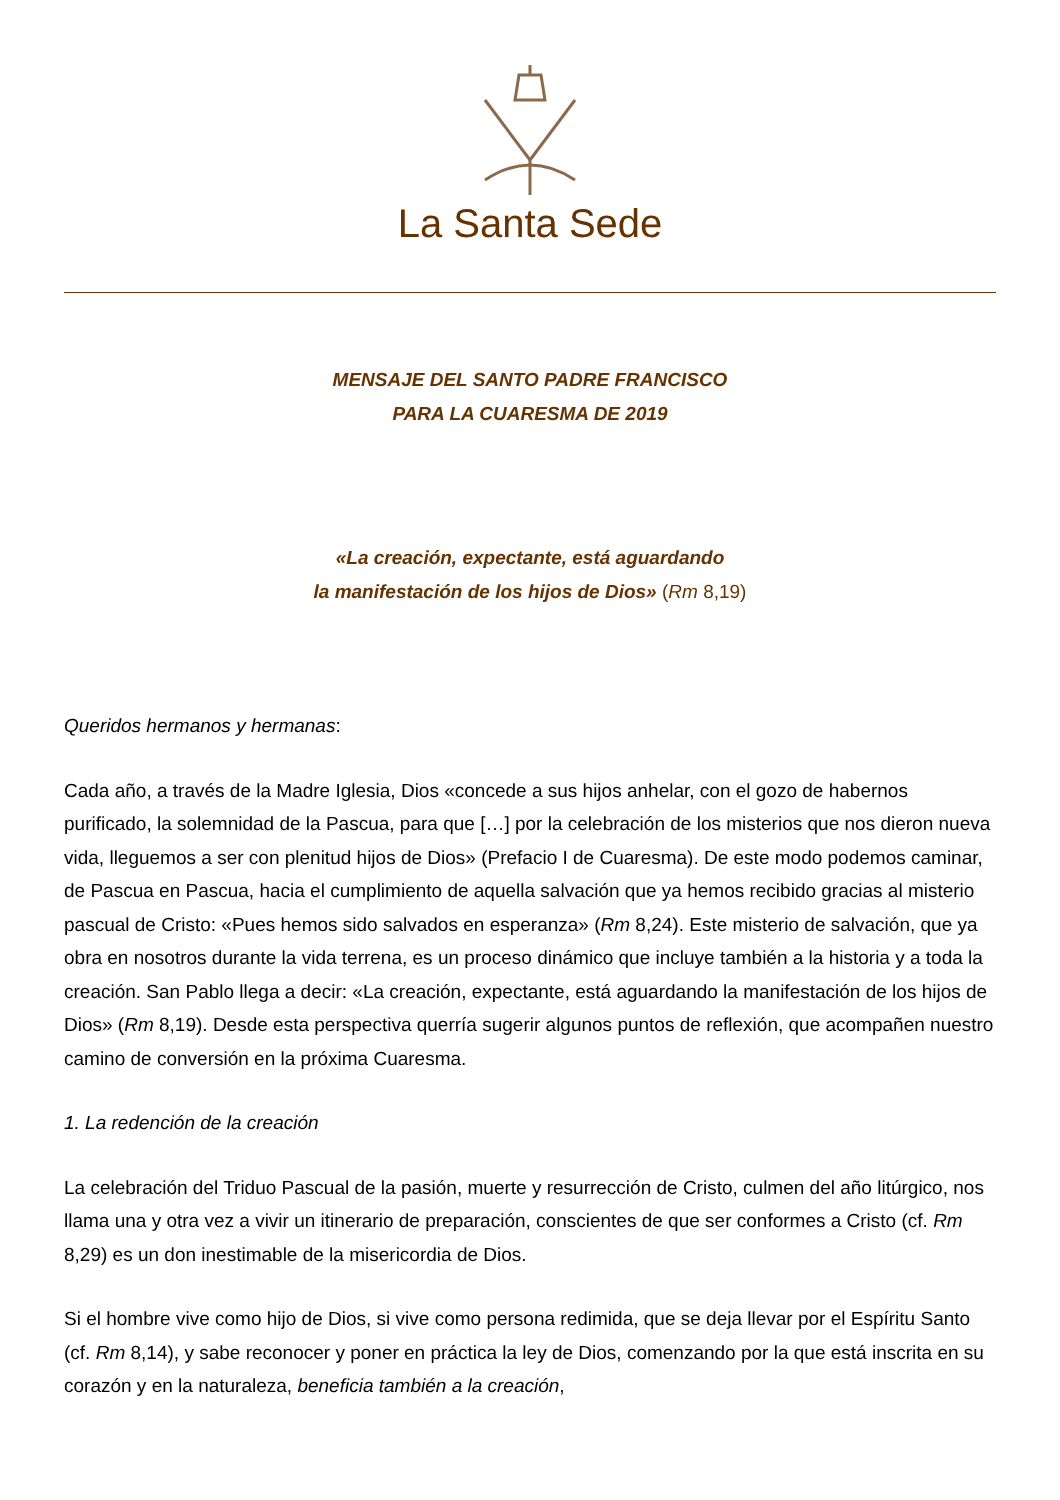La Santa Sede
MENSAJE DEL SANTO PADRE FRANCISCO
PARA LA CUARESMA DE 2019
«La creación, expectante, está aguardando
la manifestación de los hijos de Dios» (Rm 8,19)
Queridos hermanos y hermanas:
Cada año, a través de la Madre Iglesia, Dios «concede a sus hijos anhelar, con el gozo de habernos purificado, la solemnidad de la Pascua, para que […] por la celebración de los misterios que nos dieron nueva vida, lleguemos a ser con plenitud hijos de Dios» (Prefacio I de Cuaresma). De este modo podemos caminar, de Pascua en Pascua, hacia el cumplimiento de aquella salvación que ya hemos recibido gracias al misterio pascual de Cristo: «Pues hemos sido salvados en esperanza» (Rm 8,24). Este misterio de salvación, que ya obra en nosotros durante la vida terrena, es un proceso dinámico que incluye también a la historia y a toda la creación. San Pablo llega a decir: «La creación, expectante, está aguardando la manifestación de los hijos de Dios» (Rm 8,19). Desde esta perspectiva querría sugerir algunos puntos de reflexión, que acompañen nuestro camino de conversión en la próxima Cuaresma.
1. La redención de la creación
La celebración del Triduo Pascual de la pasión, muerte y resurrección de Cristo, culmen del año litúrgico, nos llama una y otra vez a vivir un itinerario de preparación, conscientes de que ser conformes a Cristo (cf. Rm 8,29) es un don inestimable de la misericordia de Dios.
Si el hombre vive como hijo de Dios, si vive como persona redimida, que se deja llevar por el Espíritu Santo (cf. Rm 8,14), y sabe reconocer y poner en práctica la ley de Dios, comenzando por la que está inscrita en su corazón y en la naturaleza, beneficia también a la creación,